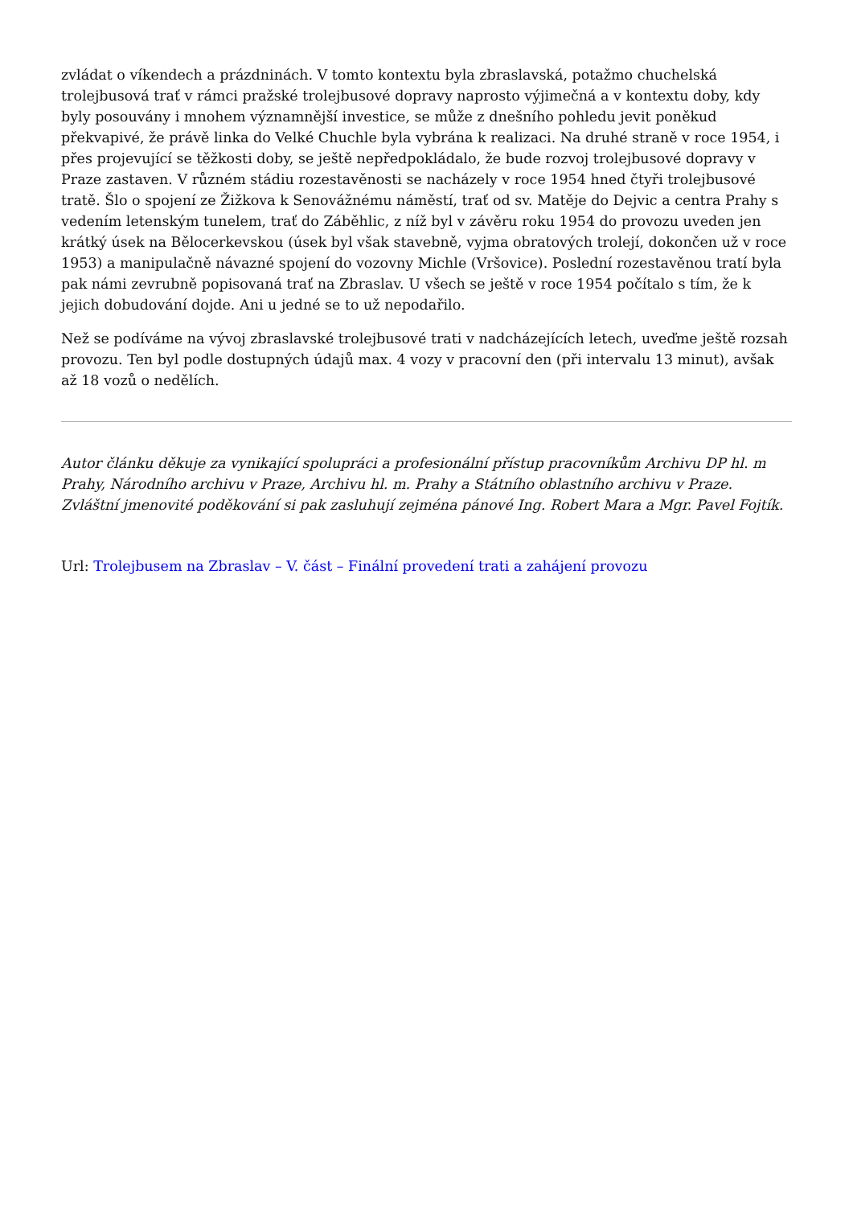zvládat o víkendech a prázdninách. V tomto kontextu byla zbraslavská, potažmo chuchelská trolejbusová trať v rámci pražské trolejbusové dopravy naprosto výjimečná a v kontextu doby, kdy byly posouvány i mnohem významnější investice, se může z dnešního pohledu jevit poněkud překvapivé, že právě linka do Velké Chuchle byla vybrána k realizaci. Na druhé straně v roce 1954, i přes projevující se těžkosti doby, se ještě nepředpokládalo, že bude rozvoj trolejbusové dopravy v Praze zastaven. V různém stádiu rozestavěnosti se nacházely v roce 1954 hned čtyři trolejbusové tratě. Šlo o spojení ze Žižkova k Senovážnému náměstí, trať od sv. Matěje do Dejvic a centra Prahy s vedením letenským tunelem, trať do Záběhlic, z níž byl v závěru roku 1954 do provozu uveden jen krátký úsek na Bělocerkevskou (úsek byl však stavebně, vyjma obratových trolejí, dokončen už v roce 1953) a manipulačně návazné spojení do vozovny Michle (Vršovice). Poslední rozestavěnou tratí byla pak námi zevrubně popisovaná trať na Zbraslav. U všech se ještě v roce 1954 počítalo s tím, že k jejich dobudování dojde. Ani u jedné se to už nepodařilo.
Než se podíváme na vývoj zbraslavské trolejbusové trati v nadcházejících letech, uveďme ještě rozsah provozu. Ten byl podle dostupných údajů max. 4 vozy v pracovní den (při intervalu 13 minut), avšak až 18 vozů o nedělích.
Autor článku děkuje za vynikající spolupráci a profesionální přístup pracovníkům Archivu DP hl. m Prahy, Národního archivu v Praze, Archivu hl. m. Prahy a Státního oblastního archivu v Praze. Zvláštní jmenovité poděkování si pak zasluhují zejména pánové Ing. Robert Mara a Mgr. Pavel Fojtík.
Url: Trolejbusem na Zbraslav – V. část – Finální provedení trati a zahájení provozu